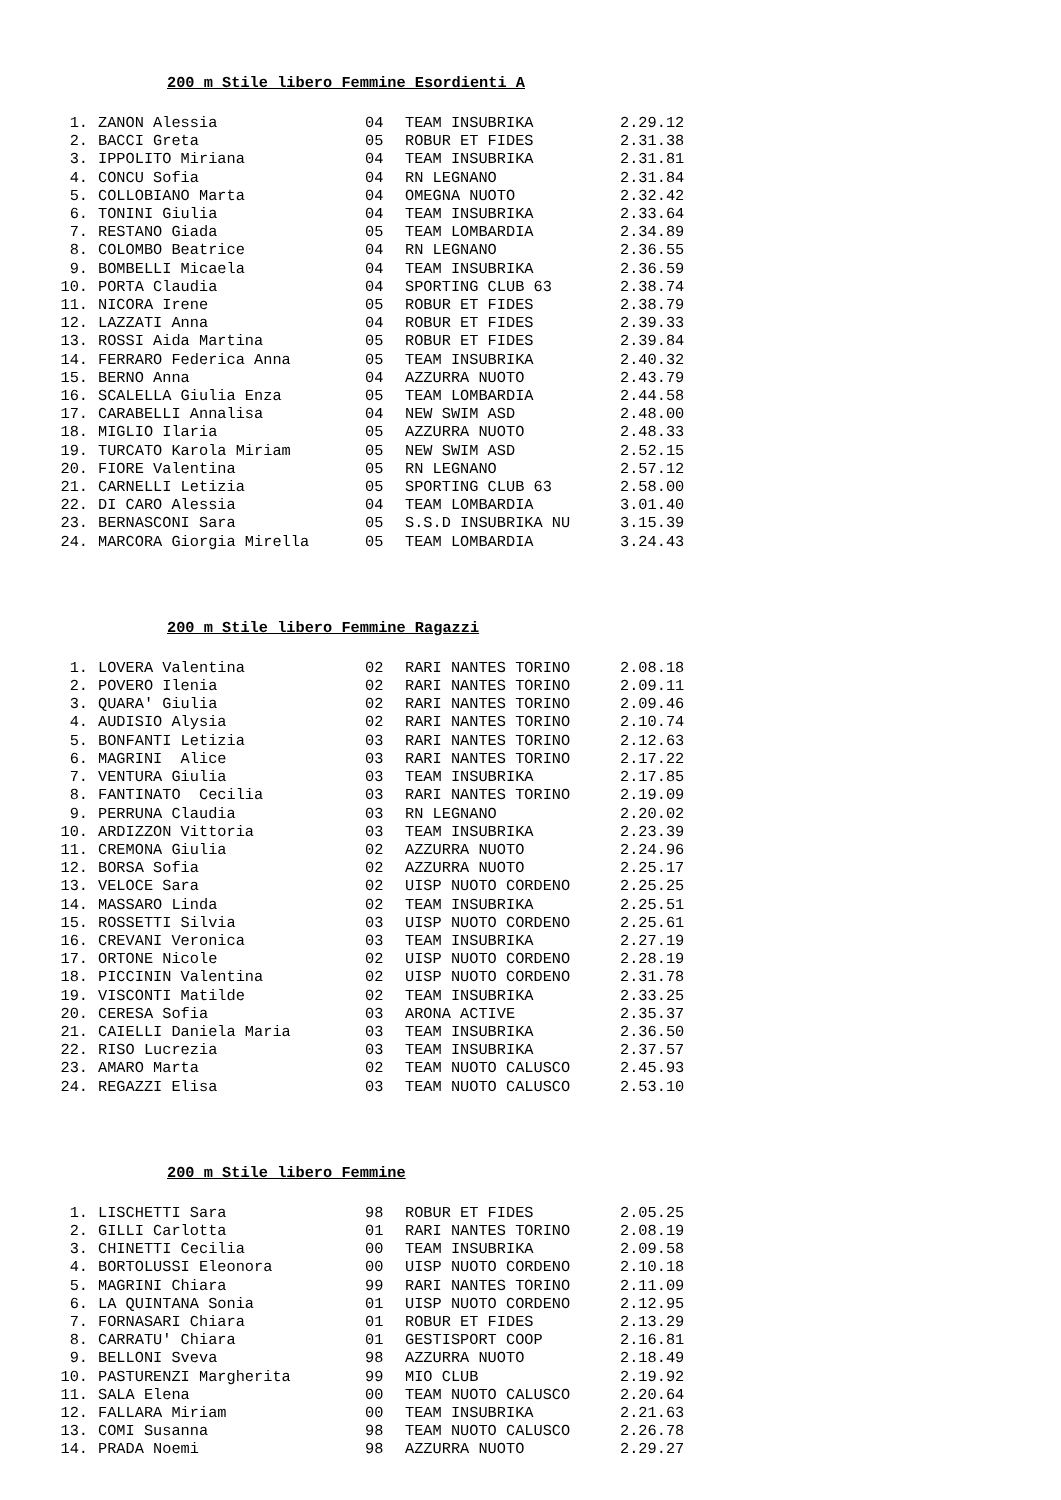200 m Stile libero Femmine Esordienti A
| 1. | ZANON Alessia | 04 | TEAM INSUBRIKA | 2.29.12 |
| 2. | BACCI Greta | 05 | ROBUR ET FIDES | 2.31.38 |
| 3. | IPPOLITO Miriana | 04 | TEAM INSUBRIKA | 2.31.81 |
| 4. | CONCU Sofia | 04 | RN LEGNANO | 2.31.84 |
| 5. | COLLOBIANO Marta | 04 | OMEGNA NUOTO | 2.32.42 |
| 6. | TONINI Giulia | 04 | TEAM INSUBRIKA | 2.33.64 |
| 7. | RESTANO Giada | 05 | TEAM LOMBARDIA | 2.34.89 |
| 8. | COLOMBO Beatrice | 04 | RN LEGNANO | 2.36.55 |
| 9. | BOMBELLI Micaela | 04 | TEAM INSUBRIKA | 2.36.59 |
| 10. | PORTA Claudia | 04 | SPORTING CLUB 63 | 2.38.74 |
| 11. | NICORA Irene | 05 | ROBUR ET FIDES | 2.38.79 |
| 12. | LAZZATI Anna | 04 | ROBUR ET FIDES | 2.39.33 |
| 13. | ROSSI Aida Martina | 05 | ROBUR ET FIDES | 2.39.84 |
| 14. | FERRARO Federica Anna | 05 | TEAM INSUBRIKA | 2.40.32 |
| 15. | BERNO Anna | 04 | AZZURRA NUOTO | 2.43.79 |
| 16. | SCALELLA Giulia Enza | 05 | TEAM LOMBARDIA | 2.44.58 |
| 17. | CARABELLI Annalisa | 04 | NEW SWIM ASD | 2.48.00 |
| 18. | MIGLIO Ilaria | 05 | AZZURRA NUOTO | 2.48.33 |
| 19. | TURCATO Karola Miriam | 05 | NEW SWIM ASD | 2.52.15 |
| 20. | FIORE Valentina | 05 | RN LEGNANO | 2.57.12 |
| 21. | CARNELLI Letizia | 05 | SPORTING CLUB 63 | 2.58.00 |
| 22. | DI CARO Alessia | 04 | TEAM LOMBARDIA | 3.01.40 |
| 23. | BERNASCONI Sara | 05 | S.S.D INSUBRIKA NU | 3.15.39 |
| 24. | MARCORA Giorgia Mirella | 05 | TEAM LOMBARDIA | 3.24.43 |
200 m Stile libero Femmine Ragazzi
| 1. | LOVERA Valentina | 02 | RARI NANTES TORINO | 2.08.18 |
| 2. | POVERO Ilenia | 02 | RARI NANTES TORINO | 2.09.11 |
| 3. | QUARA' Giulia | 02 | RARI NANTES TORINO | 2.09.46 |
| 4. | AUDISIO Alysia | 02 | RARI NANTES TORINO | 2.10.74 |
| 5. | BONFANTI Letizia | 03 | RARI NANTES TORINO | 2.12.63 |
| 6. | MAGRINI Alice | 03 | RARI NANTES TORINO | 2.17.22 |
| 7. | VENTURA Giulia | 03 | TEAM INSUBRIKA | 2.17.85 |
| 8. | FANTINATO Cecilia | 03 | RARI NANTES TORINO | 2.19.09 |
| 9. | PERRUNA Claudia | 03 | RN LEGNANO | 2.20.02 |
| 10. | ARDIZZON Vittoria | 03 | TEAM INSUBRIKA | 2.23.39 |
| 11. | CREMONA Giulia | 02 | AZZURRA NUOTO | 2.24.96 |
| 12. | BORSA Sofia | 02 | AZZURRA NUOTO | 2.25.17 |
| 13. | VELOCE Sara | 02 | UISP NUOTO CORDENO | 2.25.25 |
| 14. | MASSARO Linda | 02 | TEAM INSUBRIKA | 2.25.51 |
| 15. | ROSSETTI Silvia | 03 | UISP NUOTO CORDENO | 2.25.61 |
| 16. | CREVANI Veronica | 03 | TEAM INSUBRIKA | 2.27.19 |
| 17. | ORTONE Nicole | 02 | UISP NUOTO CORDENO | 2.28.19 |
| 18. | PICCININ Valentina | 02 | UISP NUOTO CORDENO | 2.31.78 |
| 19. | VISCONTI Matilde | 02 | TEAM INSUBRIKA | 2.33.25 |
| 20. | CERESA Sofia | 03 | ARONA ACTIVE | 2.35.37 |
| 21. | CAIELLI Daniela Maria | 03 | TEAM INSUBRIKA | 2.36.50 |
| 22. | RISO Lucrezia | 03 | TEAM INSUBRIKA | 2.37.57 |
| 23. | AMARO Marta | 02 | TEAM NUOTO CALUSCO | 2.45.93 |
| 24. | REGAZZI Elisa | 03 | TEAM NUOTO CALUSCO | 2.53.10 |
200 m Stile libero Femmine
| 1. | LISCHETTI Sara | 98 | ROBUR ET FIDES | 2.05.25 |
| 2. | GILLI Carlotta | 01 | RARI NANTES TORINO | 2.08.19 |
| 3. | CHINETTI Cecilia | 00 | TEAM INSUBRIKA | 2.09.58 |
| 4. | BORTOLUSSI Eleonora | 00 | UISP NUOTO CORDENO | 2.10.18 |
| 5. | MAGRINI Chiara | 99 | RARI NANTES TORINO | 2.11.09 |
| 6. | LA QUINTANA Sonia | 01 | UISP NUOTO CORDENO | 2.12.95 |
| 7. | FORNASARI Chiara | 01 | ROBUR ET FIDES | 2.13.29 |
| 8. | CARRATU' Chiara | 01 | GESTISPORT COOP | 2.16.81 |
| 9. | BELLONI Sveva | 98 | AZZURRA NUOTO | 2.18.49 |
| 10. | PASTURENZI Margherita | 99 | MIO CLUB | 2.19.92 |
| 11. | SALA Elena | 00 | TEAM NUOTO CALUSCO | 2.20.64 |
| 12. | FALLARA Miriam | 00 | TEAM INSUBRIKA | 2.21.63 |
| 13. | COMI Susanna | 98 | TEAM NUOTO CALUSCO | 2.26.78 |
| 14. | PRADA Noemi | 98 | AZZURRA NUOTO | 2.29.27 |